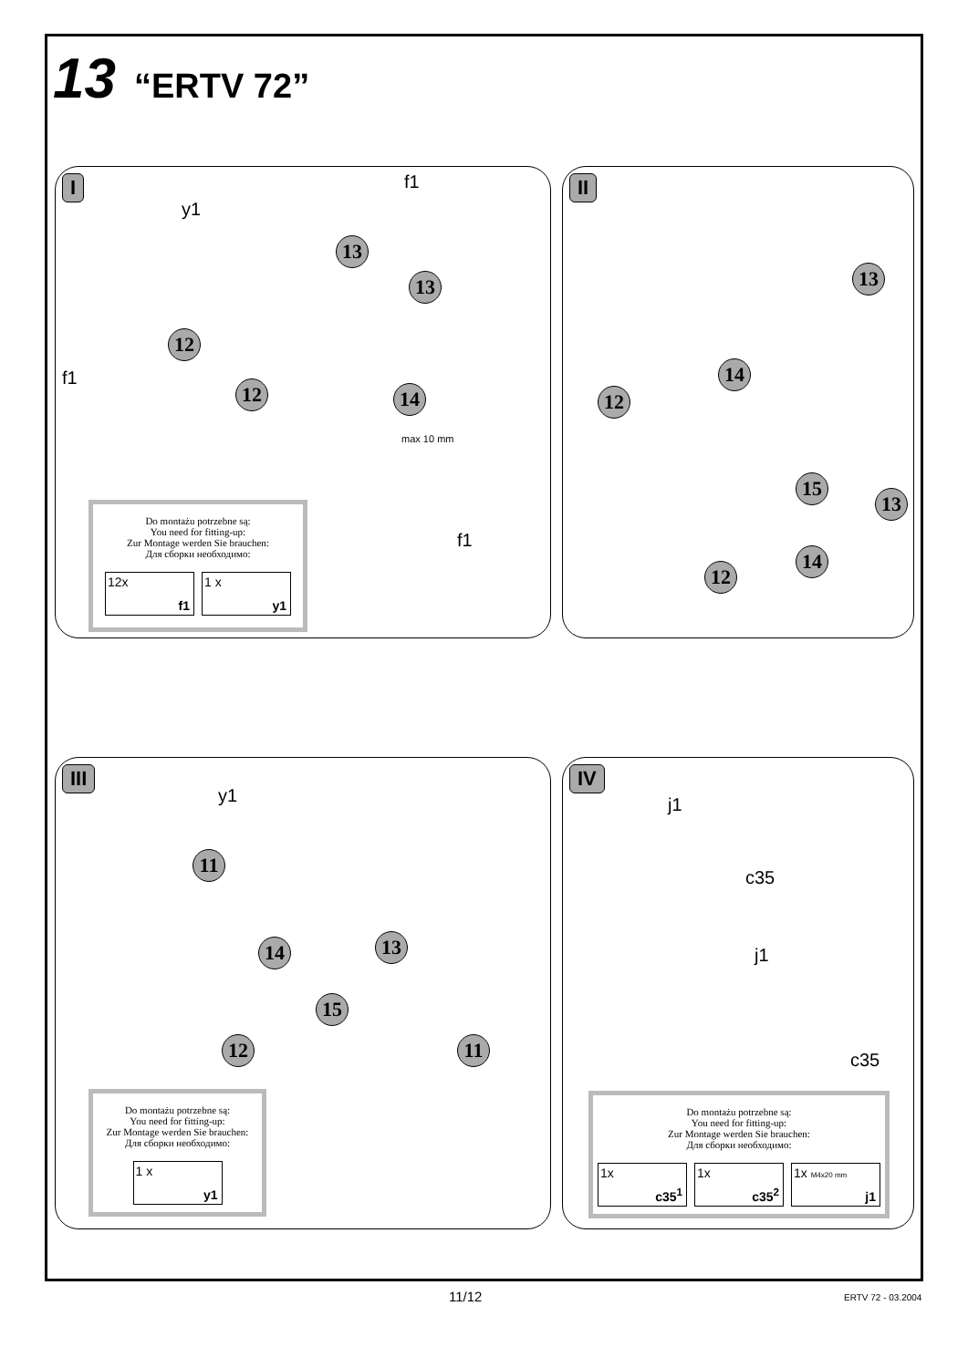13 “ERTV 72”
I
y1
f1
f1
13
13
12
12 14
f1
Do montażu potrzebne są:
You need for fitting-up:
Zur Montage werden Sie brauchen:
Для сборки необходимо:
12x
f1
1 x
y1
max 10 mm
II
13
14
12
15
13
14
12
III
y1
11
13 14
15
12 11
Do montażu potrzebne są:
You need for fitting-up:
Zur Montage werden Sie brauchen:
Для сборки необходимо:
1 x
y1
IV
j1
c35
j1
c35
Do montażu potrzebne są:
You need for fitting-up:
Zur Montage werden Sie brauchen:
Для сборки необходимо:
1x
c35<sup>1</sup>
1x
c35<sup>2</sup>
1x M4x20 mm
j1
11/12 ERTV 72 - 03.2004